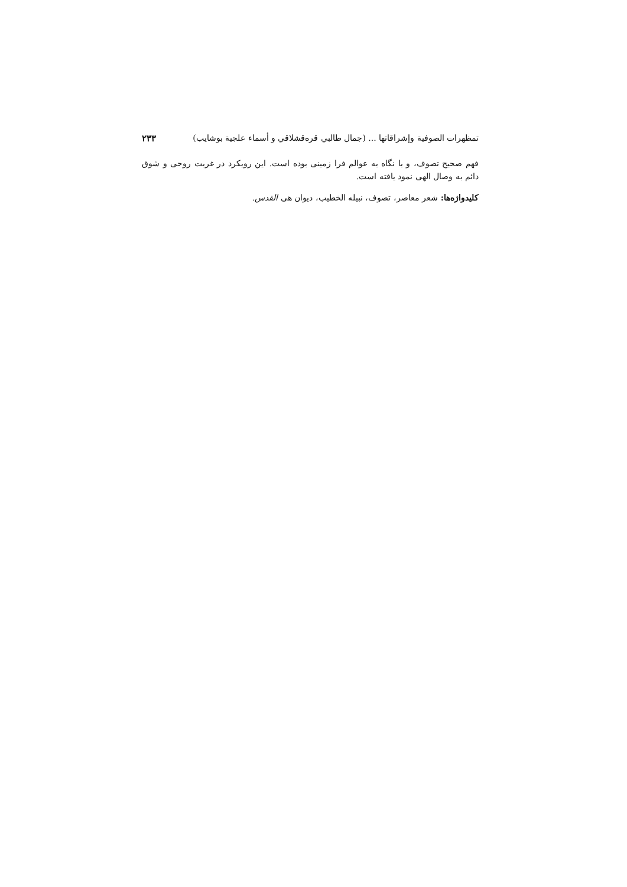تمظهرات الصوفية وإشراقاتها ... (جمال طالبي قره‌قشلاقي و أسماء علجية بوشايب) ۲۳۳
فهم صحیح تصوف، و با نگاه به عوالم فرا زمینی بوده است. این رویکرد در غربت روحی و شوق دائم به وصال الهی نمود یافته است.
کلیدواژه‌ها: شعر معاصر، تصوف، نبیله الخطیب، دیوان هی القدس.